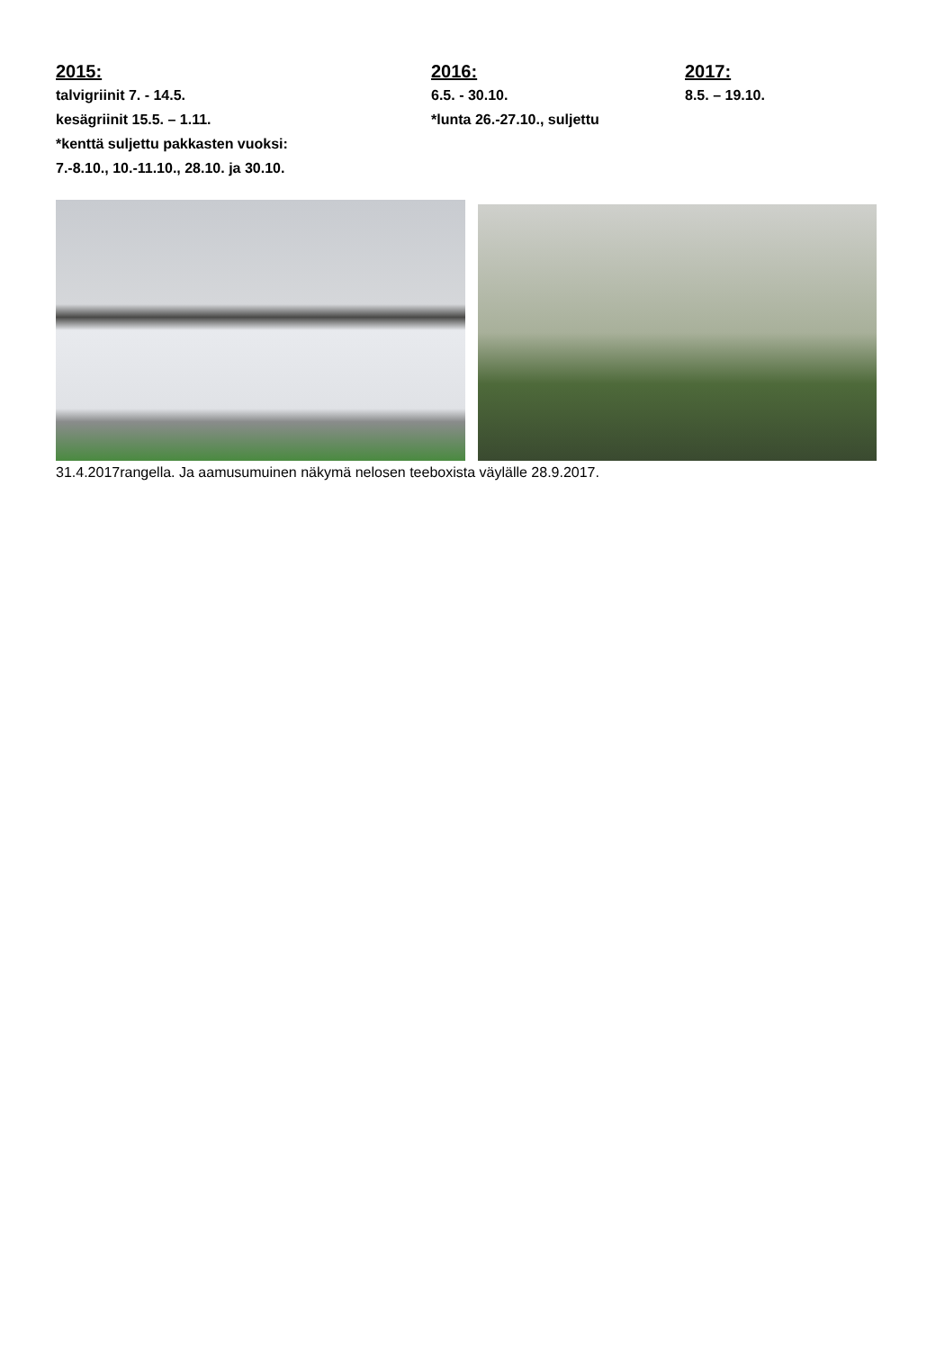2015:
talvigriinit 7. - 14.5.
kesägriinit 15.5. – 1.11.
*kenttä suljettu pakkasten vuoksi:
7.-8.10., 10.-11.10., 28.10. ja 30.10.
2016:
6.5. - 30.10.
*lunta 26.-27.10., suljettu
2017:
8.5. – 19.10.
31.4.2017rangella. Ja aamusumuinen näkymä nelosen teeboxista väylälle 28.9.2017.